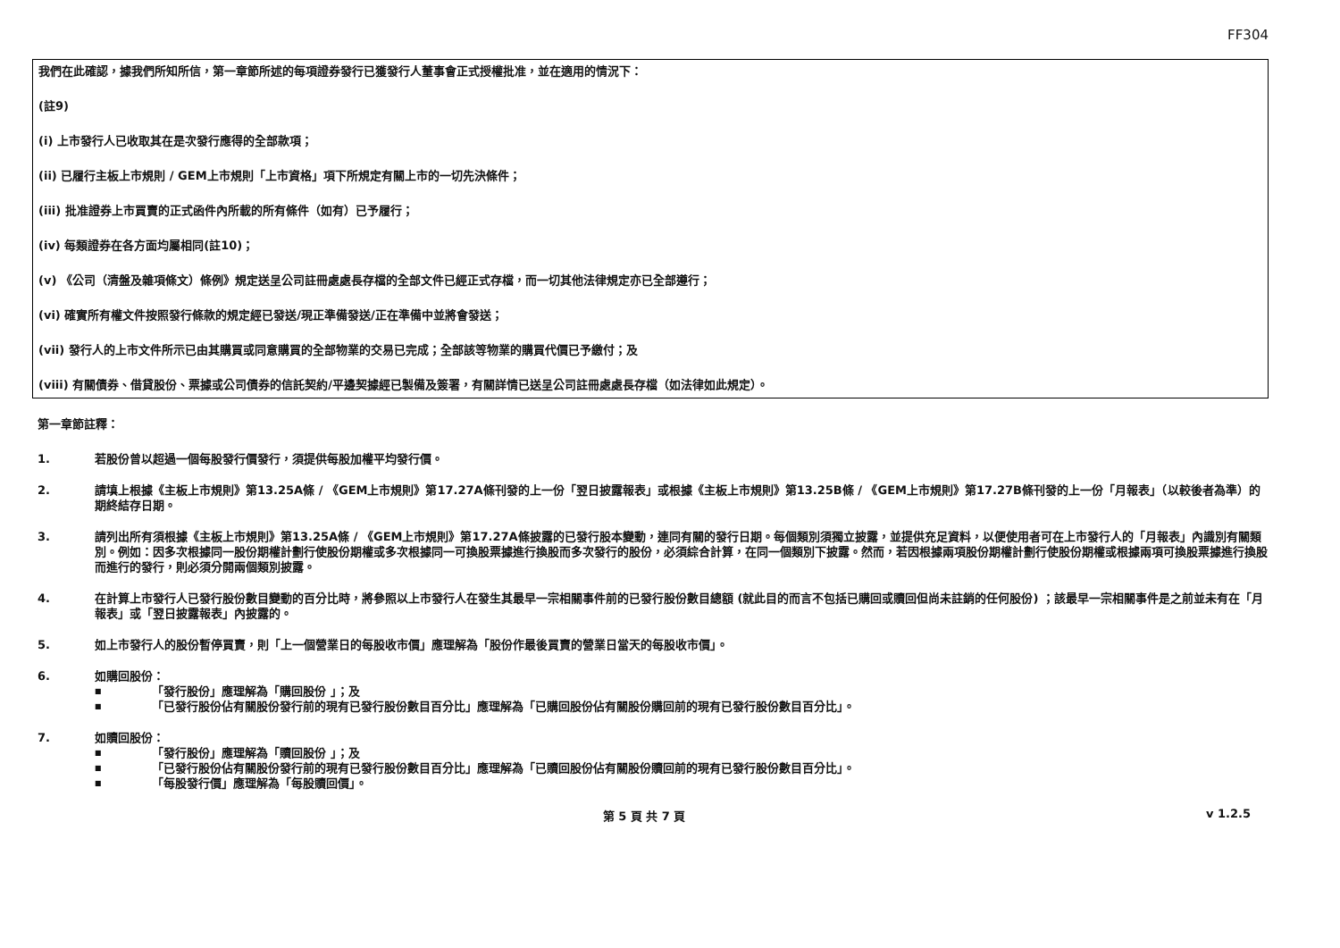FF304
我們在此確認，據我們所知所信，第一章節所述的每項證券發行已獲發行人董事會正式授權批准，並在適用的情況下：
(註9)
(i) 上市發行人已收取其在是次發行應得的全部款項；
(ii) 已履行主板上市規則 / GEM上市規則「上市資格」項下所規定有關上市的一切先決條件；
(iii) 批准證券上市買賣的正式函件內所載的所有條件（如有）已予履行；
(iv) 每類證券在各方面均屬相同(註10)；
(v) 《公司（清盤及雜項條文）條例》規定送呈公司註冊處處長存檔的全部文件已經正式存檔，而一切其他法律規定亦已全部遵行；
(vi) 確實所有權文件按照發行條款的規定經已發送/現正準備發送/正在準備中並將會發送；
(vii) 發行人的上市文件所示已由其購買或同意購買的全部物業的交易已完成；全部該等物業的購買代價已予繳付；及
(viii) 有關債券、借貸股份、票據或公司債券的信託契約/平邊契據經已製備及簽署，有關詳情已送呈公司註冊處處長存檔（如法律如此規定）。
第一章節註釋：
1. 若股份曾以超過一個每股發行價發行，須提供每股加權平均發行價。
2. 請填上根據《主板上市規則》第13.25A條 / 《GEM上市規則》第17.27A條刊發的上一份「翌日披露報表」或根據《主板上市規則》第13.25B條 / 《GEM上市規則》第17.27B條刊發的上一份「月報表」（以較後者為準）的期終結存日期。
3. 請列出所有須根據《主板上市規則》第13.25A條 / 《GEM上市規則》第17.27A條披露的已發行股本變動，連同有關的發行日期。每個類別須獨立披露，並提供充足資料，以便使用者可在上市發行人的「月報表」內識別有關類別。例如：因多次根據同一股份期權計劃行使股份期權或多次根據同一可換股票據進行換股而多次發行的股份，必須綜合計算，在同一個類別下披露。然而，若因根據兩項股份期權計劃行使股份期權或根據兩項可換股票據進行換股而進行的發行，則必須分開兩個類別披露。
4. 在計算上市發行人已發行股份數目變動的百分比時，將參照以上市發行人在發生其最早一宗相關事件前的已發行股份數目總額 (就此目的而言不包括已購回或贖回但尚未註銷的任何股份) ；該最早一宗相關事件是之前並未有在「月報表」或「翌日披露報表」內披露的。
5. 如上市發行人的股份暫停買賣，則「上一個營業日的每股收市價」應理解為「股份作最後買賣的營業日當天的每股收市價」。
6. 如購回股份：
■ 「發行股份」應理解為「購回股份 」；及
■ 「已發行股份佔有關股份發行前的現有已發行股份數目百分比」應理解為「已購回股份佔有關股份購回前的現有已發行股份數目百分比」。
7. 如贖回股份：
■ 「發行股份」應理解為「贖回股份 」；及
■ 「已發行股份佔有關股份發行前的現有已發行股份數目百分比」應理解為「已贖回股份佔有關股份贖回前的現有已發行股份數目百分比」。
■ 「每股發行價」應理解為「每股贖回價」。
第 5 頁 共 7 頁 v 1.2.5